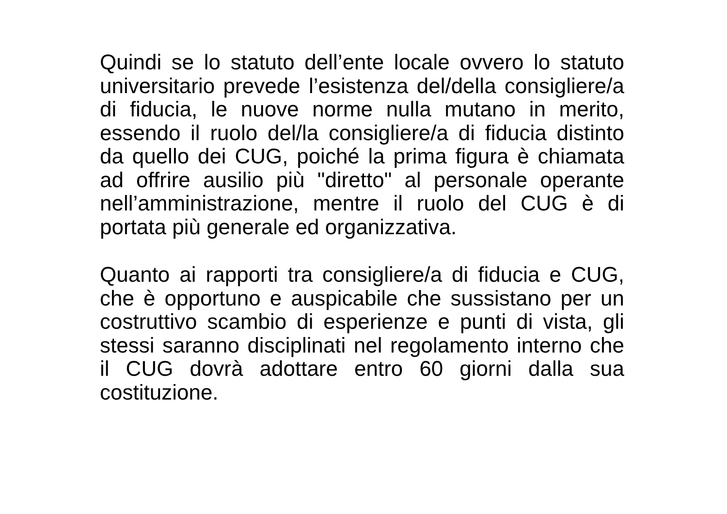Quindi se lo statuto dell’ente locale ovvero lo statuto universitario prevede l’esistenza del/della consigliere/a di fiducia, le nuove norme nulla mutano in merito, essendo il ruolo del/la consigliere/a di fiducia distinto da quello dei CUG, poiché la prima figura è chiamata ad offrire ausilio più "diretto" al personale operante nell’amministrazione, mentre il ruolo del CUG è di portata più generale ed organizzativa.
Quanto ai rapporti tra consigliere/a di fiducia e CUG, che è opportuno e auspicabile che sussistano per un costruttivo scambio di esperienze e punti di vista, gli stessi saranno disciplinati nel regolamento interno che il CUG dovrà adottare entro 60 giorni dalla sua costituzione.